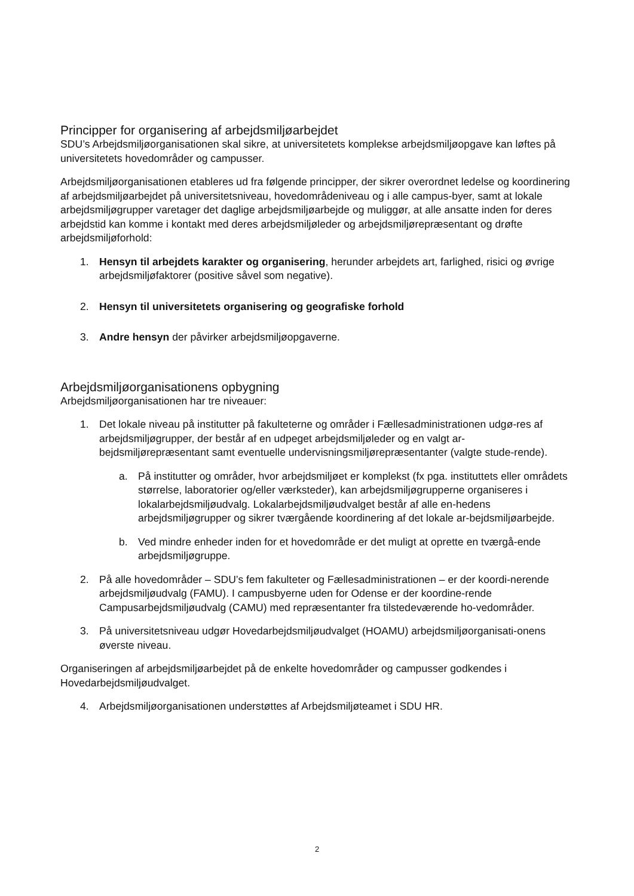Principper for organisering af arbejdsmiljøarbejdet
SDU’s Arbejdsmiljøorganisationen skal sikre, at universitetets komplekse arbejdsmiljøopgave kan løftes på universitetets hovedområder og campusser.
Arbejdsmiljøorganisationen etableres ud fra følgende principper, der sikrer overordnet ledelse og koordinering af arbejdsmiljøarbejdet på universitetsniveau, hovedområdeniveau og i alle campus-byer, samt at lokale arbejdsmiljøgrupper varetager det daglige arbejdsmiljøarbejde og muliggør, at alle ansatte inden for deres arbejdstid kan komme i kontakt med deres arbejdsmiljøleder og arbejdsmiljørepræsentant og drøfte arbejdsmiljøforhold:
1. Hensyn til arbejdets karakter og organisering, herunder arbejdets art, farlighed, risici og øvrige arbejdsmiljøfaktorer (positive såvel som negative).
2. Hensyn til universitetets organisering og geografiske forhold
3. Andre hensyn der påvirker arbejdsmiljøopgaverne.
Arbejdsmiljøorganisationens opbygning
Arbejdsmiljøorganisationen har tre niveauer:
1. Det lokale niveau på institutter på fakulteterne og områder i Fællesadministrationen udgø-res af arbejdsmiljøgrupper, der består af en udpeget arbejdsmiljøleder og en valgt ar-bejdsmiljørepræsentant samt eventuelle undervisningsmiljørepræsentanter (valgte stude-rende).
a. På institutter og områder, hvor arbejdsmiljøet er komplekst (fx pga. instituttets eller områdets størrelse, laboratorier og/eller værksteder), kan arbejdsmiljøgrupperne organiseres i lokalarbejdsmiljøudvalg. Lokalarbejdsmiljøudvalget består af alle en-hedens arbejdsmiljøgrupper og sikrer tværgående koordinering af det lokale ar-bejdsmiljøarbejde.
b. Ved mindre enheder inden for et hovedområde er det muligt at oprette en tværgå-ende arbejdsmiljøgruppe.
2. På alle hovedområder – SDU’s fem fakulteter og Fællesadministrationen – er der koordi-nerende arbejdsmiljøudvalg (FAMU). I campusbyerne uden for Odense er der koordine-rende Campusarbejdsmiljøudvalg (CAMU) med repræsentanter fra tilstedeværende ho-vedområder.
3. På universitetsniveau udgør Hovedarbejdsmiljøudvalget (HOAMU) arbejdsmiljøorganisati-onens øverste niveau.
Organiseringen af arbejdsmiljøarbejdet på de enkelte hovedområder og campusser godkendes i Hovedarbejdsmiljøudvalget.
4. Arbejdsmiljøorganisationen understøttes af Arbejdsmiljøteamet i SDU HR.
2